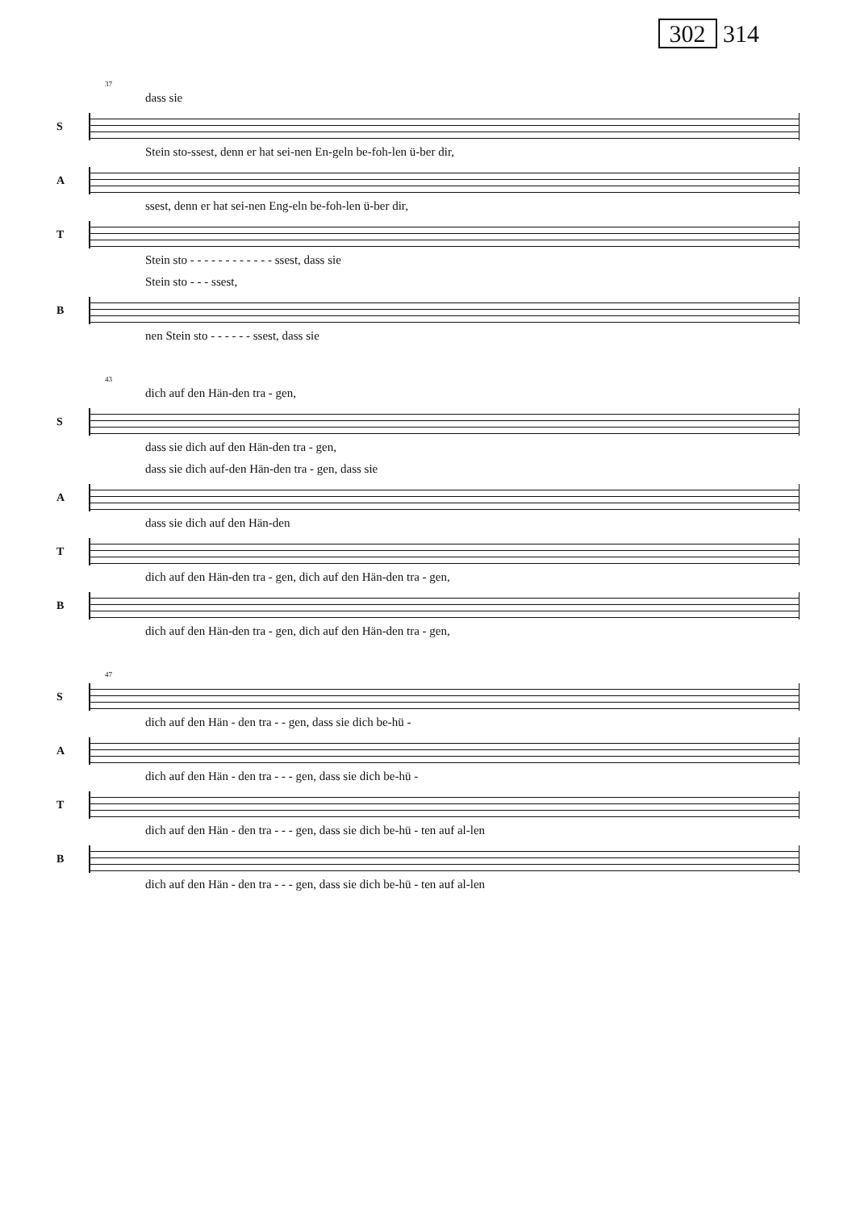302 314
37
dass sie
S
Stein sto-ssest, denn er hat sei-nen En-geln be-foh-len ü-ber dir,
A
ssest, denn er hat sei-nen Eng-eln be-foh-len ü-ber dir,
T
Stein sto - - - - - - - - - - - - ssest, dass sie
Stein sto - - - ssest,
B
nen Stein sto - - - - - - ssest, dass sie
43
dich auf den Hän-den tra - gen,
S
dass sie dich auf den Hän-den tra - gen,
dass sie dich auf-den Hän-den tra - gen, dass sie
A
dass sie dich auf den Hän-den
T
dich auf den Hän-den tra - gen, dich auf den Hän-den tra - gen,
B
dich auf den Hän-den tra - gen, dich auf den Hän-den tra - gen,
47
S
dich auf den Hän - den tra - - gen, dass sie dich be-hü -
A
dich auf den Hän - den tra - - - gen, dass sie dich be-hü -
T
dich auf den Hän - den tra - - - gen, dass sie dich be-hü - ten auf al-len
B
dich auf den Hän - den tra - - - gen, dass sie dich be-hü - ten auf al-len